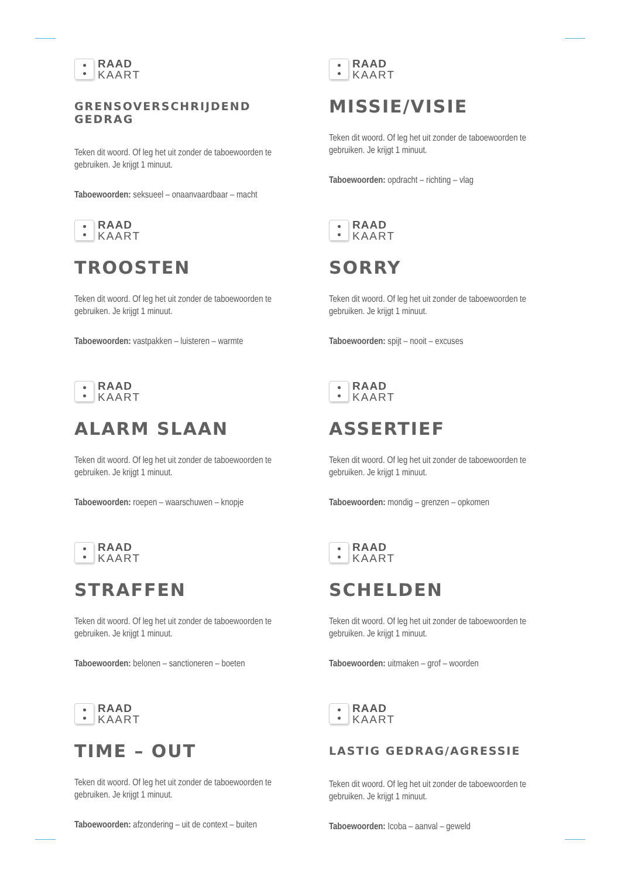RAAD
KAART
GRENSOVERSCHRIJDEND GEDRAG
Teken dit woord. Of leg het uit zonder de taboewoorden te gebruiken. Je krijgt 1 minuut.
Taboewoorden: seksueel – onaanvaardbaar – macht
RAAD
KAART
MISSIE/VISIE
Teken dit woord. Of leg het uit zonder de taboewoorden te gebruiken. Je krijgt 1 minuut.
Taboewoorden: opdracht – richting – vlag
RAAD
KAART
TROOSTEN
Teken dit woord. Of leg het uit zonder de taboewoorden te gebruiken. Je krijgt 1 minuut.
Taboewoorden: vastpakken – luisteren – warmte
RAAD
KAART
SORRY
Teken dit woord. Of leg het uit zonder de taboewoorden te gebruiken. Je krijgt 1 minuut.
Taboewoorden: spijt – nooit – excuses
RAAD
KAART
ALARM SLAAN
Teken dit woord. Of leg het uit zonder de taboewoorden te gebruiken. Je krijgt 1 minuut.
Taboewoorden: roepen – waarschuwen – knopje
RAAD
KAART
ASSERTIEF
Teken dit woord. Of leg het uit zonder de taboewoorden te gebruiken. Je krijgt 1 minuut.
Taboewoorden: mondig – grenzen – opkomen
RAAD
KAART
STRAFFEN
Teken dit woord. Of leg het uit zonder de taboewoorden te gebruiken. Je krijgt 1 minuut.
Taboewoorden: belonen – sanctioneren – boeten
RAAD
KAART
SCHELDEN
Teken dit woord. Of leg het uit zonder de taboewoorden te gebruiken. Je krijgt 1 minuut.
Taboewoorden: uitmaken – grof – woorden
RAAD
KAART
TIME – OUT
Teken dit woord. Of leg het uit zonder de taboewoorden te gebruiken. Je krijgt 1 minuut.
Taboewoorden: afzondering – uit de context – buiten
RAAD
KAART
LASTIG GEDRAG/AGRESSIE
Teken dit woord. Of leg het uit zonder de taboewoorden te gebruiken. Je krijgt 1 minuut.
Taboewoorden: Icoba – aanval – geweld